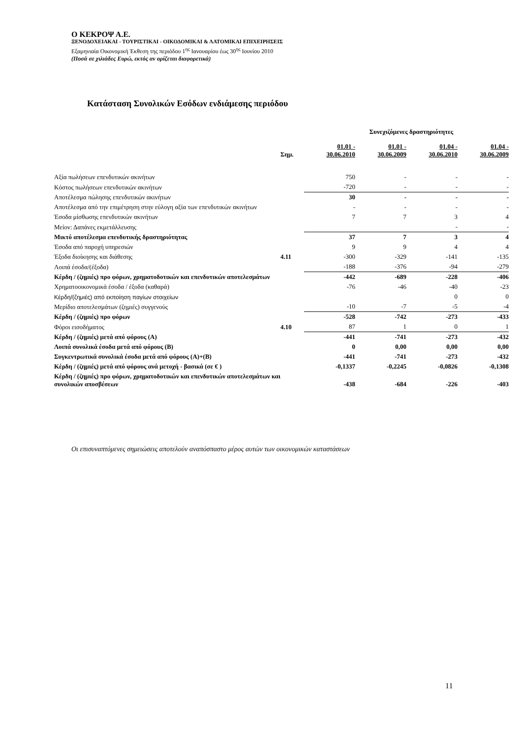Ο ΚΕΚΡΟΨ Α.Ε.
ΞΕΝΟΔΟΧΕΙΑΚΑΙ - ΤΟΥΡΙΣΤΙΚΑΙ - ΟΙΚΟΔΟΜΙΚΑΙ & ΛΑΤΟΜΙΚΑΙ ΕΠΙΧΕΙΡΗΣΕΙΣ
Εξαμηνιαία Οικονομική Έκθεση της περιόδου 1<sup>ης</sup> Ιανουαρίου έως 30<sup>ης</sup> Ιουνίου 2010
(Ποσά σε χιλιάδες Ευρώ, εκτός αν ορίζεται διαφορετικά)
Κατάσταση Συνολικών Εσόδων ενδιάμεσης περιόδου
| | | Συνεχιζόμενες δραστηριότητες | | | |
| | Σημ. | 01.01 - 30.06.2010 | 01.01 - 30.06.2009 | 01.04 - 30.06.2010 | 01.04 - 30.06.2009 |
| Αξία πωλήσεων επενδυτικών ακινήτων | | 750 | - | - | - |
| Κόστος πωλήσεων επενδυτικών ακινήτων | | -720 | - | - | - |
| Αποτέλεσμα πώλησης επενδυτικών ακινήτων | | 30 | - | - | - |
| Αποτέλεσμα από την επιμέτρηση στην εύλογη αξία των επενδυτικών ακινήτων | | - | - | - | - |
| Έσοδα μίσθωσης επενδυτικών ακινήτων | | 7 | 7 | 3 | 4 |
| Μείον: Δαπάνες εκμετάλλευσης | | | | - | - |
| Μικτό αποτέλεσμα επενδυτικής δραστηριότητας | | 37 | 7 | 3 | 4 |
| Έσοδα από παροχή υπηρεσιών | | 9 | 9 | 4 | 4 |
| Έξοδα διοίκησης και διάθεσης | 4.11 | -300 | -329 | -141 | -135 |
| Λοιπά έσοδα/(έξοδα) | | -188 | -376 | -94 | -279 |
| Κέρδη / (ζημιές) προ φόρων, χρηματοδοτικών και επενδυτικών αποτελεσμάτων | | -442 | -689 | -228 | -406 |
| Χρηματοοικονομικά έσοδα / έξοδα (καθαρά) | | -76 | -46 | -40 | -23 |
| Κέρδη/(ζημιές) από εκποίηση παγίων στοιχείων | | | | 0 | 0 |
| Μερίδιο αποτελεσμάτων (ζημιές) συγγενούς | | -10 | -7 | -5 | -4 |
| Κέρδη / (ζημιές) προ φόρων | | -528 | -742 | -273 | -433 |
| Φόροι εισοδήματος | 4.10 | 87 | 1 | 0 | 1 |
| Κέρδη / (ζημιές) μετά από φόρους (Α) | | -441 | -741 | -273 | -432 |
| Λοιπά συνολικά έσοδα μετά από φόρους (Β) | | 0 | 0,00 | 0,00 | 0,00 |
| Συγκεντρωτικά συνολικά έσοδα μετά από φόρους (Α)+(Β) | | -441 | -741 | -273 | -432 |
| Κέρδη / (ζημιές) μετά από φόρους ανά μετοχή - βασικά (σε € ) | | -0,1337 | -0,2245 | -0,0826 | -0,1308 |
| Κέρδη / (ζημιές) προ φόρων, χρηματοδοτικών και επενδυτικών αποτελεσμάτων και συνολικών αποσβέσεων | | -438 | -684 | -226 | -403 |
Οι επισυναπτόμενες σημειώσεις αποτελούν αναπόσπαστο μέρος αυτών των οικονομικών καταστάσεων
11